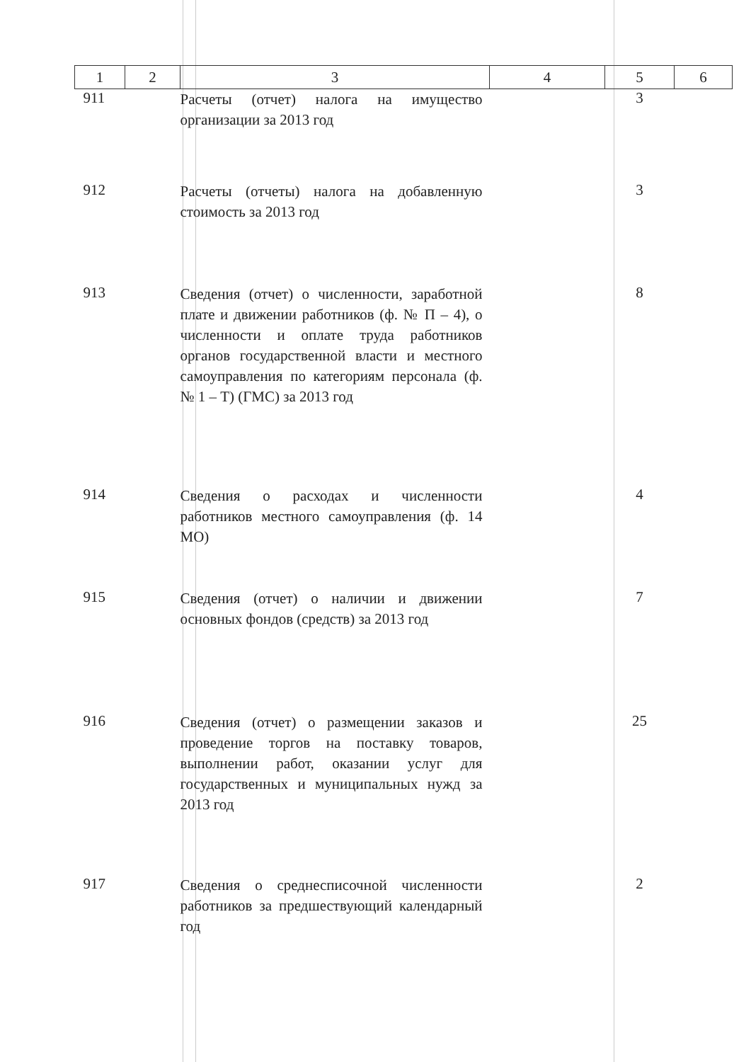| 1 | 2 | 3 | 4 | 5 | 6 |
| --- | --- | --- | --- | --- | --- |
| 911 | | Расчеты (отчет) налога на имущество организации за 2013 год | | 3 | |
| 912 | | Расчеты (отчеты) налога на добавленную стоимость за 2013 год | | 3 | |
| 913 | | Сведения (отчет) о численности, заработной плате и движении работников (ф. № П – 4), о численности и оплате труда работников органов государственной власти и местного самоуправления по категориям персонала (ф. № 1 – Т) (ГМС) за 2013 год | | 8 | |
| 914 | | Сведения о расходах и численности работников местного самоуправления (ф. 14 МО) | | 4 | |
| 915 | | Сведения (отчет) о наличии и движении основных фондов (средств) за 2013 год | | 7 | |
| 916 | | Сведения (отчет) о размещении заказов и проведение торгов на поставку товаров, выполнении работ, оказании услуг для государственных и муниципальных нужд за 2013 год | | 25 | |
| 917 | | Сведения о среднесписочной численности работников за предшествующий календарный год | | 2 | |